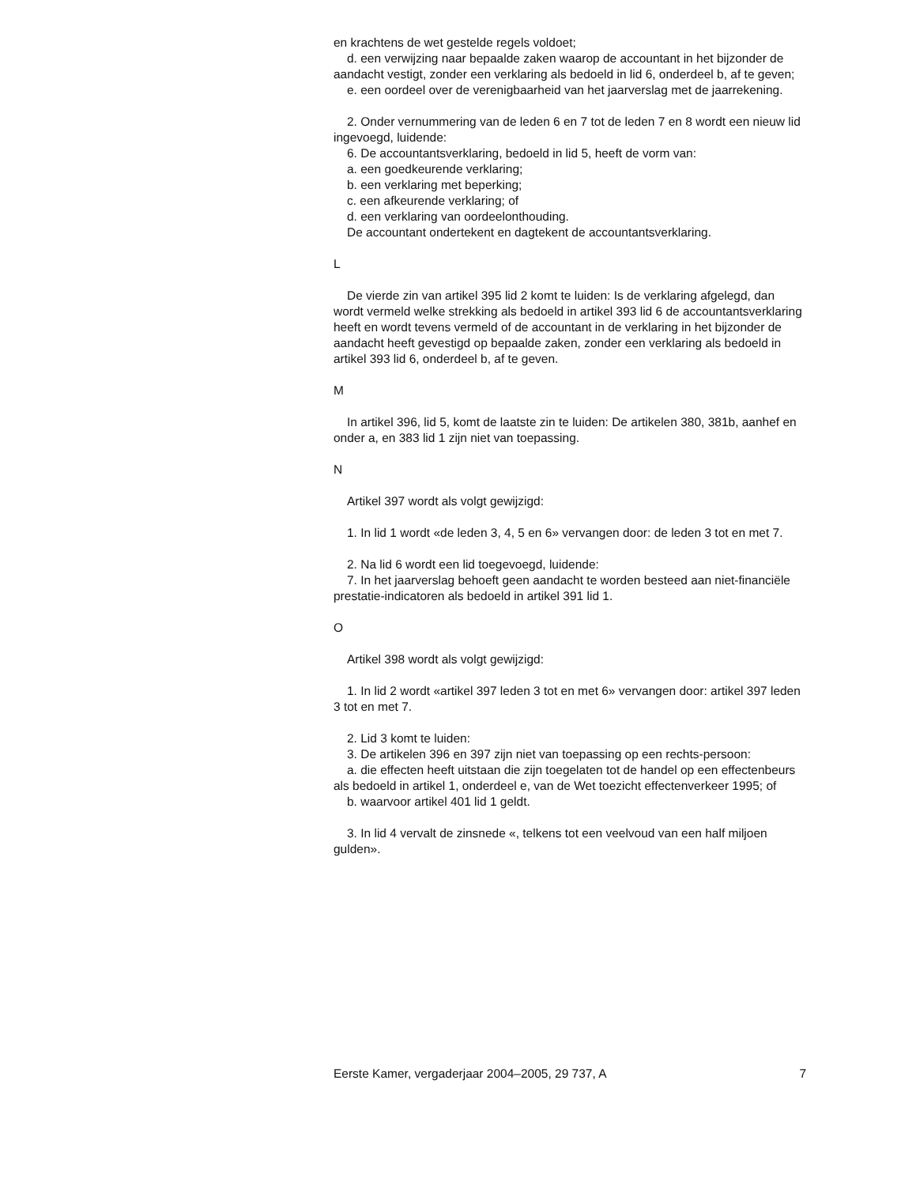en krachtens de wet gestelde regels voldoet;
d. een verwijzing naar bepaalde zaken waarop de accountant in het bijzonder de aandacht vestigt, zonder een verklaring als bedoeld in lid 6, onderdeel b, af te geven;
e. een oordeel over de verenigbaarheid van het jaarverslag met de jaarrekening.
2. Onder vernummering van de leden 6 en 7 tot de leden 7 en 8 wordt een nieuw lid ingevoegd, luidende:
6. De accountantsverklaring, bedoeld in lid 5, heeft de vorm van:
a. een goedkeurende verklaring;
b. een verklaring met beperking;
c. een afkeurende verklaring; of
d. een verklaring van oordeelonthouding.
De accountant ondertekent en dagtekent de accountantsverklaring.
L
De vierde zin van artikel 395 lid 2 komt te luiden: Is de verklaring afgelegd, dan wordt vermeld welke strekking als bedoeld in artikel 393 lid 6 de accountantsverklaring heeft en wordt tevens vermeld of de accountant in de verklaring in het bijzonder de aandacht heeft gevestigd op bepaalde zaken, zonder een verklaring als bedoeld in artikel 393 lid 6, onderdeel b, af te geven.
M
In artikel 396, lid 5, komt de laatste zin te luiden: De artikelen 380, 381b, aanhef en onder a, en 383 lid 1 zijn niet van toepassing.
N
Artikel 397 wordt als volgt gewijzigd:
1. In lid 1 wordt «de leden 3, 4, 5 en 6» vervangen door: de leden 3 tot en met 7.
2. Na lid 6 wordt een lid toegevoegd, luidende:
7. In het jaarverslag behoeft geen aandacht te worden besteed aan niet-financiële prestatie-indicatoren als bedoeld in artikel 391 lid 1.
O
Artikel 398 wordt als volgt gewijzigd:
1. In lid 2 wordt «artikel 397 leden 3 tot en met 6» vervangen door: artikel 397 leden 3 tot en met 7.
2. Lid 3 komt te luiden:
3. De artikelen 396 en 397 zijn niet van toepassing op een rechts-persoon:
a. die effecten heeft uitstaan die zijn toegelaten tot de handel op een effectenbeurs als bedoeld in artikel 1, onderdeel e, van de Wet toezicht effectenverkeer 1995; of
b. waarvoor artikel 401 lid 1 geldt.
3. In lid 4 vervalt de zinsnede «, telkens tot een veelvoud van een half miljoen gulden».
Eerste Kamer, vergaderjaar 2004–2005, 29 737, A 7